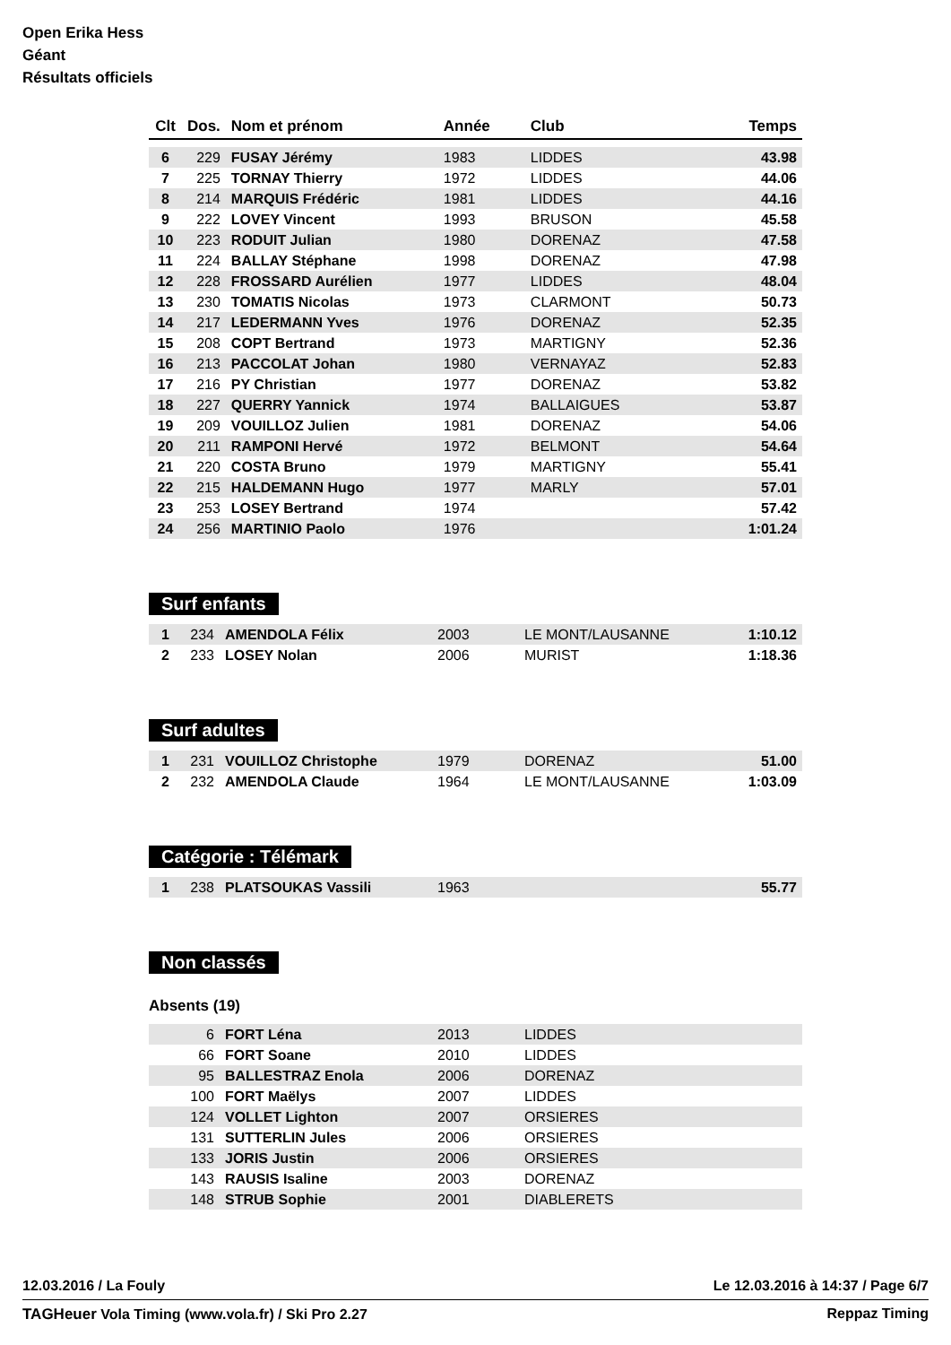Open Erika Hess
Géant
Résultats officiels
| Clt | Dos. | Nom et prénom | Année | Club | Temps |
| --- | --- | --- | --- | --- | --- |
| 6 | 229 | FUSAY Jérémy | 1983 | LIDDES | 43.98 |
| 7 | 225 | TORNAY Thierry | 1972 | LIDDES | 44.06 |
| 8 | 214 | MARQUIS Frédéric | 1981 | LIDDES | 44.16 |
| 9 | 222 | LOVEY Vincent | 1993 | BRUSON | 45.58 |
| 10 | 223 | RODUIT Julian | 1980 | DORENAZ | 47.58 |
| 11 | 224 | BALLAY Stéphane | 1998 | DORENAZ | 47.98 |
| 12 | 228 | FROSSARD Aurélien | 1977 | LIDDES | 48.04 |
| 13 | 230 | TOMATIS Nicolas | 1973 | CLARMONT | 50.73 |
| 14 | 217 | LEDERMANN Yves | 1976 | DORENAZ | 52.35 |
| 15 | 208 | COPT Bertrand | 1973 | MARTIGNY | 52.36 |
| 16 | 213 | PACCOLAT Johan | 1980 | VERNAYAZ | 52.83 |
| 17 | 216 | PY Christian | 1977 | DORENAZ | 53.82 |
| 18 | 227 | QUERRY Yannick | 1974 | BALLAIGUES | 53.87 |
| 19 | 209 | VOUILLOZ Julien | 1981 | DORENAZ | 54.06 |
| 20 | 211 | RAMPONI Hervé | 1972 | BELMONT | 54.64 |
| 21 | 220 | COSTA Bruno | 1979 | MARTIGNY | 55.41 |
| 22 | 215 | HALDEMANN Hugo | 1977 | MARLY | 57.01 |
| 23 | 253 | LOSEY Bertrand | 1974 | | 57.42 |
| 24 | 256 | MARTINIO Paolo | 1976 | | 1:01.24 |
Surf enfants
| 1 | 234 | AMENDOLA Félix | 2003 | LE MONT/LAUSANNE | 1:10.12 |
| 2 | 233 | LOSEY Nolan | 2006 | MURIST | 1:18.36 |
Surf adultes
| 1 | 231 | VOUILLOZ Christophe | 1979 | DORENAZ | 51.00 |
| 2 | 232 | AMENDOLA Claude | 1964 | LE MONT/LAUSANNE | 1:03.09 |
Catégorie : Télémark
| 1 | 238 | PLATSOUKAS Vassili | 1963 | | 55.77 |
Non classés
Absents (19)
| | 6 | FORT Léna | 2013 | LIDDES | |
| | 66 | FORT Soane | 2010 | LIDDES | |
| | 95 | BALLESTRAZ Enola | 2006 | DORENAZ | |
| | 100 | FORT Maëlys | 2007 | LIDDES | |
| | 124 | VOLLET Lighton | 2007 | ORSIERES | |
| | 131 | SUTTERLIN Jules | 2006 | ORSIERES | |
| | 133 | JORIS Justin | 2006 | ORSIERES | |
| | 143 | RAUSIS Isaline | 2003 | DORENAZ | |
| | 148 | STRUB Sophie | 2001 | DIABLERETS | |
12.03.2016 / La Fouly Le 12.03.2016 à 14:37 / Page 6/7
TAGHeuer Vola Timing (www.vola.fr) / Ski Pro 2.27 Reppaz Timing